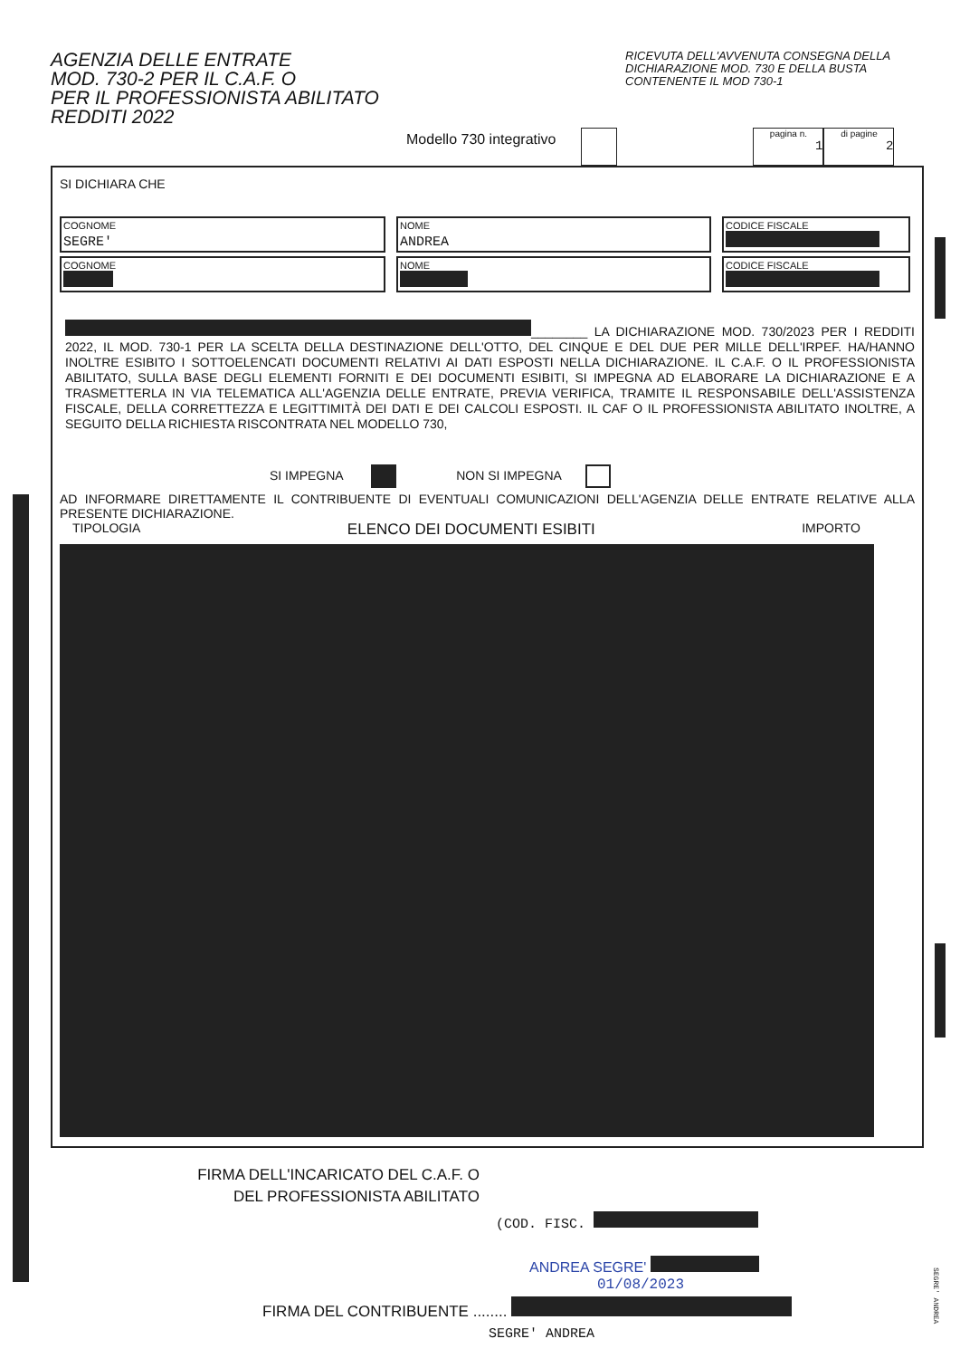AGENZIA DELLE ENTRATE
MOD. 730-2 PER IL C.A.F. O
PER IL PROFESSIONISTA ABILITATO
REDDITI 2022
RICEVUTA DELL'AVVENUTA CONSEGNA DELLA DICHIARAZIONE MOD. 730 E DELLA BUSTA CONTENENTE IL MOD 730-1
Modello 730 integrativo pagina n.
1 di pagine
2
SI DICHIARA CHE
COGNOME
SEGRE'
NOME
ANDREA
CODICE FISCALE
COGNOME
NOME
CODICE FISCALE
________ LA DICHIARAZIONE MOD. 730/2023 PER I REDDITI 2022, IL MOD. 730-1 PER LA SCELTA DELLA DESTINAZIONE DELL'OTTO, DEL CINQUE E DEL DUE PER MILLE DELL'IRPEF. HA/HANNO INOLTRE ESIBITO I SOTTOELENCATI DOCUMENTI RELATIVI AI DATI ESPOSTI NELLA DICHIARAZIONE. IL C.A.F. O IL PROFESSIONISTA ABILITATO, SULLA BASE DEGLI ELEMENTI FORNITI E DEI DOCUMENTI ESIBITI, SI IMPEGNA AD ELABORARE LA DICHIARAZIONE E A TRASMETTERLA IN VIA TELEMATICA ALL'AGENZIA DELLE ENTRATE, PREVIA VERIFICA, TRAMITE IL RESPONSABILE DELL'ASSISTENZA FISCALE, DELLA CORRETTEZZA E LEGITTIMITÀ DEI DATI E DEI CALCOLI ESPOSTI. IL CAF O IL PROFESSIONISTA ABILITATO INOLTRE, A SEGUITO DELLA RICHIESTA RISCONTRATA NEL MODELLO 730,
SI IMPEGNA NON SI IMPEGNA
AD INFORMARE DIRETTAMENTE IL CONTRIBUENTE DI EVENTUALI COMUNICAZIONI DELL'AGENZIA DELLE ENTRATE RELATIVE ALLA PRESENTE DICHIARAZIONE.
TIPOLOGIA ELENCO DEI DOCUMENTI ESIBITI IMPORTO
FIRMA DELL'INCARICATO DEL C.A.F. O
DEL PROFESSIONISTA ABILITATO
(COD. FISC.
ANDREA SEGRE'
01/08/2023
FIRMA DEL CONTRIBUENTE ........
SEGRE' ANDREA
SEGRE' ANDREA